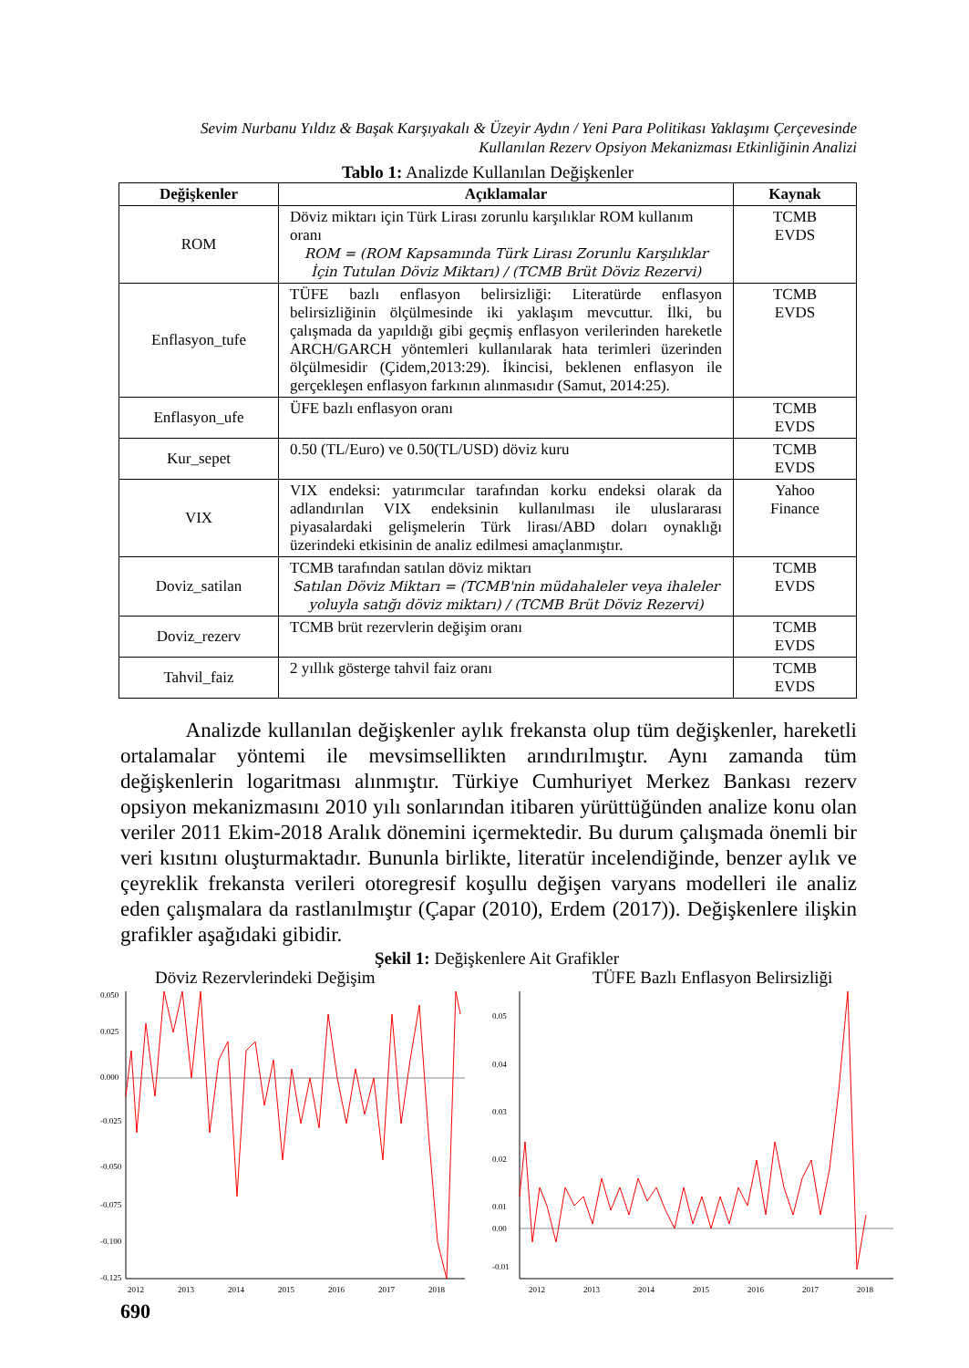Sevim Nurbanu Yıldız & Başak Karşıyakalı & Üzeyir Aydın / Yeni Para Politikası Yaklaşımı Çerçevesinde Kullanılan Rezerv Opsiyon Mekanizması Etkinliğinin Analizi
Tablo 1: Analizde Kullanılan Değişkenler
| Değişkenler | Açıklamalar | Kaynak |
| --- | --- | --- |
| ROM | Döviz miktarı için Türk Lirası zorunlu karşılıklar ROM kullanım oranı ROM = (ROM Kapsamında Türk Lirası Zorunlu Karşılıklar İçin Tutulan Döviz Miktarı) / (TCMB Brüt Döviz Rezervi) | TCMB EVDS |
| Enflasyon_tufe | TÜFE bazlı enflasyon belirsizliği: Literatürde enflasyon belirsizliğinin ölçülmesinde iki yaklaşım mevcuttur. İlki, bu çalışmada da yapıldığı gibi geçmiş enflasyon verilerinden hareketle ARCH/GARCH yöntemleri kullanılarak hata terimleri üzerinden ölçülmesidir (Çidem,2013:29). İkincisi, beklenen enflasyon ile gerçekleşen enflasyon farkının alınmasıdır (Samut, 2014:25). | TCMB EVDS |
| Enflasyon_ufe | ÜFE bazlı enflasyon oranı | TCMB EVDS |
| Kur_sepet | 0.50 (TL/Euro) ve 0.50(TL/USD) döviz kuru | TCMB EVDS |
| VIX | VIX endeksi: yatırımcılar tarafından korku endeksi olarak da adlandırılan VIX endeksinin kullanılması ile uluslararası piyasalardaki gelişmelerin Türk lirası/ABD doları oynaklığı üzerindeki etkisinin de analiz edilmesi amaçlanmıştır. | Yahoo Finance |
| Doviz_satilan | TCMB tarafından satılan döviz miktarı Satılan Döviz Miktarı = (TCMB'nin müdahaleler veya ihaleler yoluyla satığı döviz miktarı) / (TCMB Brüt Döviz Rezervi) | TCMB EVDS |
| Doviz_rezerv | TCMB brüt rezervlerin değişim oranı | TCMB EVDS |
| Tahvil_faiz | 2 yıllık gösterge tahvil faiz oranı | TCMB EVDS |
Analizde kullanılan değişkenler aylık frekansta olup tüm değişkenler, hareketli ortalamalar yöntemi ile mevsimsellikten arındırılmıştır. Aynı zamanda tüm değişkenlerin logaritması alınmıştır. Türkiye Cumhuriyet Merkez Bankası rezerv opsiyon mekanizmasını 2010 yılı sonlarından itibaren yürüttüğünden analize konu olan veriler 2011 Ekim-2018 Aralık dönemini içermektedir. Bu durum çalışmada önemli bir veri kısıtını oluşturmaktadır. Bununla birlikte, literatür incelendiğinde, benzer aylık ve çeyreklik frekansta verileri otoregresif koşullu değişen varyans modelleri ile analiz eden çalışmalara da rastlanılmıştır (Çapar (2010), Erdem (2017)). Değişkenlere ilişkin grafikler aşağıdaki gibidir.
Şekil 1: Değişkenlere Ait Grafikler
Döviz Rezervlerindeki Değişim
0.050
0.025
0.000
-0.025
-0.050
-0.075
-0.100
-0.125
2012
2013
2014
2015
2016
2017
2018
TÜFE Bazlı Enflasyon Belirsizliği
0.05
0.04
0.03
0.02
0.01
0.00
-0.01
2012
2013
2014
2015
2016
2017
2018
690